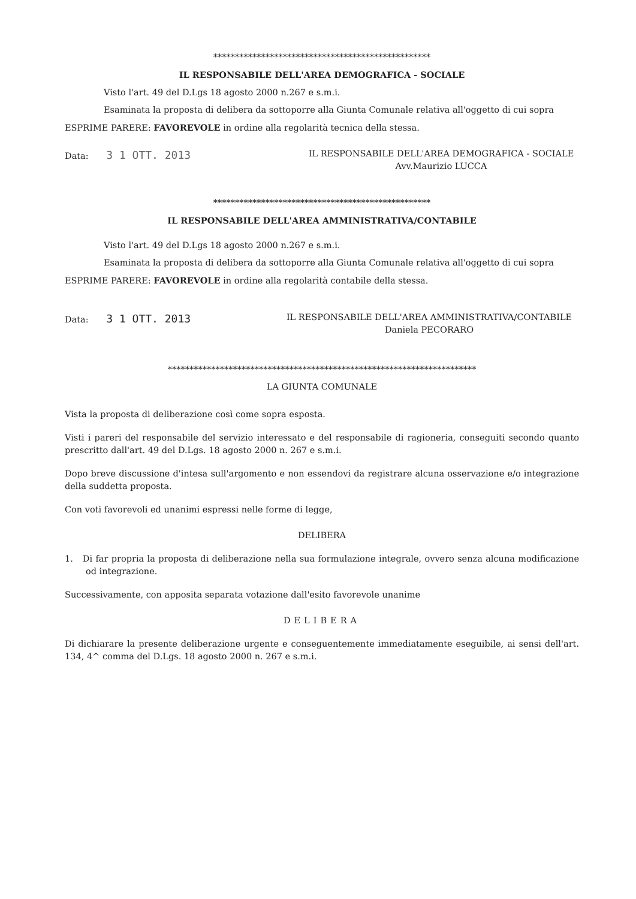**************************************************
IL RESPONSABILE DELL'AREA DEMOGRAFICA - SOCIALE
Visto l'art. 49 del D.Lgs 18 agosto 2000 n.267 e s.m.i.
Esaminata la proposta di delibera da sottoporre alla Giunta Comunale relativa all'oggetto di cui sopra
ESPRIME PARERE: FAVOREVOLE in ordine alla regolarità tecnica della stessa.
Data: 3 1 OTT. 2013
IL RESPONSABILE DELL'AREA DEMOGRAFICA - SOCIALE
Avv.Maurizio LUCCA
**************************************************
IL RESPONSABILE DELL'AREA AMMINISTRATIVA/CONTABILE
Visto l'art. 49 del D.Lgs 18 agosto 2000 n.267 e s.m.i.
Esaminata la proposta di delibera da sottoporre alla Giunta Comunale relativa all'oggetto di cui sopra
ESPRIME PARERE: FAVOREVOLE in ordine alla regolarità contabile della stessa.
Data: 3 1 OTT. 2013
IL RESPONSABILE DELL'AREA AMMINISTRATIVA/CONTABILE
Daniela PECORARO
***********************************************************************
LA GIUNTA COMUNALE
Vista la proposta di deliberazione così come sopra esposta.
Visti i pareri del responsabile del servizio interessato e del responsabile di ragioneria, conseguiti secondo quanto prescritto dall'art. 49 del D.Lgs. 18 agosto 2000 n. 267 e s.m.i.
Dopo breve discussione d'intesa sull'argomento e non essendovi da registrare alcuna osservazione e/o integrazione della suddetta proposta.
Con voti favorevoli ed unanimi espressi nelle forme di legge,
DELIBERA
1. Di far propria la proposta di deliberazione nella sua formulazione integrale, ovvero senza alcuna modificazione od integrazione.
Successivamente, con apposita separata votazione dall'esito favorevole unanime
DELIBERA
Di dichiarare la presente deliberazione urgente e conseguentemente immediatamente eseguibile, ai sensi dell'art. 134, 4^ comma del D.Lgs. 18 agosto 2000 n. 267 e s.m.i.